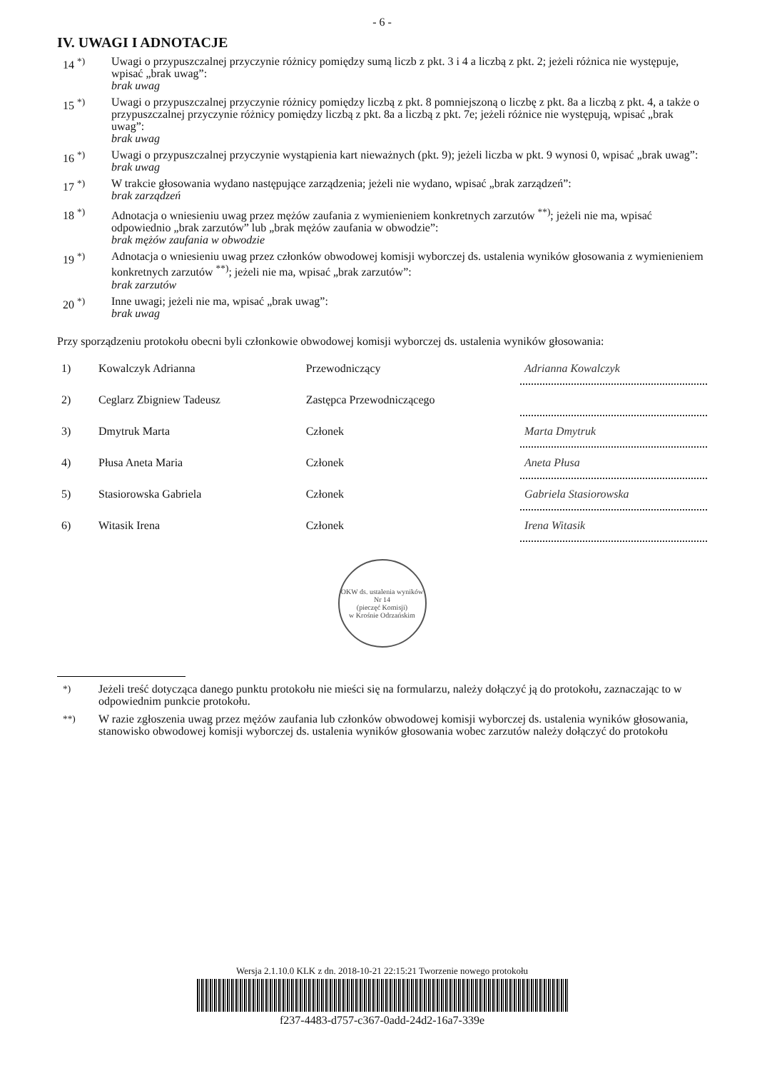- 6 -
IV. UWAGI I ADNOTACJE
14 <sup>*)</sup> Uwagi o przypuszczalnej przyczynie różnicy pomiędzy sumą liczb z pkt. 3 i 4 a liczbą z pkt. 2; jeżeli różnica nie występuje, wpisać „brak uwag”:
brak uwag
15 <sup>*)</sup> Uwagi o przypuszczalnej przyczynie różnicy pomiędzy liczbą z pkt. 8 pomniejszoną o liczbę z pkt. 8a a liczbą z pkt. 4, a także o przypuszczalnej przyczynie różnicy pomiędzy liczbą z pkt. 8a a liczbą z pkt. 7e; jeżeli różnice nie występują, wpisać „brak uwag”:
brak uwag
16 <sup>*)</sup> Uwagi o przypuszczalnej przyczynie wystąpienia kart nieważnych (pkt. 9); jeżeli liczba w pkt. 9 wynosi 0, wpisać „brak uwag”:
brak uwag
17 <sup>*)</sup> W trakcie głosowania wydano następujące zarządzenia; jeżeli nie wydano, wpisać „brak zarządzeń”:
brak zarządzeń
18 <sup>*)</sup> Adnotacja o wniesieniu uwag przez mężów zaufania z wymienieniem konkretnych zarzutów <sup>**)</sup>; jeżeli nie ma, wpisać odpowiednio „brak zarzutów” lub „brak mężów zaufania w obwodzie”:
brak mężów zaufania w obwodzie
19 <sup>*)</sup> Adnotacja o wniesieniu uwag przez członków obwodowej komisji wyborczej ds. ustalenia wyników głosowania z wymienieniem konkretnych zarzutów <sup>**)</sup>; jeżeli nie ma, wpisać „brak zarzutów”:
brak zarzutów
20 <sup>*)</sup> Inne uwagi; jeżeli nie ma, wpisać „brak uwag”:
brak uwag
Przy sporządzeniu protokołu obecni byli członkowie obwodowej komisji wyborczej ds. ustalenia wyników głosowania:
| 1) | Kowalczyk Adrianna | Przewodniczący | Adrianna Kowalczyk |
| 2) | Ceglarz Zbigniew Tadeusz | Zastępca Przewodniczącego | |
| 3) | Dmytruk Marta | Członek | Marta Dmytruk |
| 4) | Płusa Aneta Maria | Członek | Aneta Płusa |
| 5) | Stasiorowska Gabriela | Członek | Gabriela Stasiorowska |
| 6) | Witasik Irena | Członek | Irena Witasik |
OKW ds. ustalenia wyników
Nr 14
(pieczęć Komisji)
w Krośnie Odrzańskim
<sup>*)</sup> Jeżeli treść dotycząca danego punktu protokołu nie mieści się na formularzu, należy dołączyć ją do protokołu, zaznaczając to w odpowiednim punkcie protokołu.
<sup>**)</sup> W razie zgłoszenia uwag przez mężów zaufania lub członków obwodowej komisji wyborczej ds. ustalenia wyników głosowania, stanowisko obwodowej komisji wyborczej ds. ustalenia wyników głosowania wobec zarzutów należy dołączyć do protokołu
Wersja 2.1.10.0 KLK z dn. 2018-10-21 22:15:21 Tworzenie nowego protokołu
f237-4483-d757-c367-0add-24d2-16a7-339e